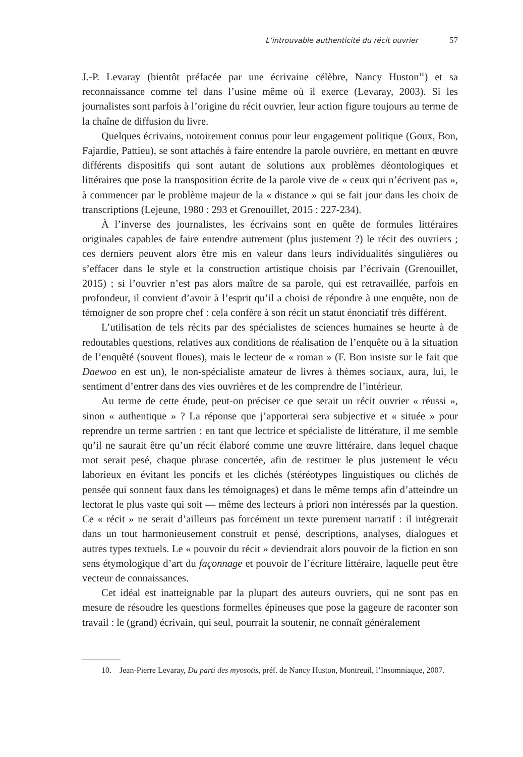L’introuvable authenticité du récit ouvrier 57
J.-P. Levaray (bientôt préfacée par une écrivaine célèbre, Nancy Huston<sup>10</sup>) et sa reconnaissance comme tel dans l’usine même où il exerce (Levaray, 2003). Si les journalistes sont parfois à l’origine du récit ouvrier, leur action figure toujours au terme de la chaîne de diffusion du livre.
Quelques écrivains, notoirement connus pour leur engagement politique (Goux, Bon, Fajardie, Pattieu), se sont attachés à faire entendre la parole ouvrière, en mettant en œuvre différents dispositifs qui sont autant de solutions aux problèmes déontologiques et littéraires que pose la transposition écrite de la parole vive de « ceux qui n’écrivent pas », à commencer par le problème majeur de la « distance » qui se fait jour dans les choix de transcriptions (Lejeune, 1980 : 293 et Grenouillet, 2015 : 227-234).
À l’inverse des journalistes, les écrivains sont en quête de formules littéraires originales capables de faire entendre autrement (plus justement ?) le récit des ouvriers ; ces derniers peuvent alors être mis en valeur dans leurs individualités singulières ou s’effacer dans le style et la construction artistique choisis par l’écrivain (Grenouillet, 2015) ; si l’ouvrier n’est pas alors maître de sa parole, qui est retravaillée, parfois en profondeur, il convient d’avoir à l’esprit qu’il a choisi de répondre à une enquête, non de témoigner de son propre chef : cela confère à son récit un statut énonciatif très différent.
L’utilisation de tels récits par des spécialistes de sciences humaines se heurte à de redoutables questions, relatives aux conditions de réalisation de l’enquête ou à la situation de l’enquêté (souvent floues), mais le lecteur de « roman » (F. Bon insiste sur le fait que Daewoo en est un), le non-spécialiste amateur de livres à thèmes sociaux, aura, lui, le sentiment d’entrer dans des vies ouvrières et de les comprendre de l’intérieur.
Au terme de cette étude, peut-on préciser ce que serait un récit ouvrier « réussi », sinon « authentique » ? La réponse que j’apporterai sera subjective et « située » pour reprendre un terme sartrien : en tant que lectrice et spécialiste de littérature, il me semble qu’il ne saurait être qu’un récit élaboré comme une œuvre littéraire, dans lequel chaque mot serait pesé, chaque phrase concertée, afin de restituer le plus justement le vécu laborieux en évitant les poncifs et les clichés (stéréotypes linguistiques ou clichés de pensée qui sonnent faux dans les témoignages) et dans le même temps afin d’atteindre un lectorat le plus vaste qui soit — même des lecteurs à priori non intéressés par la question. Ce « récit » ne serait d’ailleurs pas forcément un texte purement narratif : il intégrerait dans un tout harmonieusement construit et pensé, descriptions, analyses, dialogues et autres types textuels. Le « pouvoir du récit » deviendrait alors pouvoir de la fiction en son sens étymologique d’art du façonnage et pouvoir de l’écriture littéraire, laquelle peut être vecteur de connaissances.
Cet idéal est inatteignable par la plupart des auteurs ouvriers, qui ne sont pas en mesure de résoudre les questions formelles épineuses que pose la gageure de raconter son travail : le (grand) écrivain, qui seul, pourrait la soutenir, ne connaît généralement
10. Jean-Pierre Levaray, Du parti des myosotis, préf. de Nancy Huston, Montreuil, l’Insomniaque, 2007.